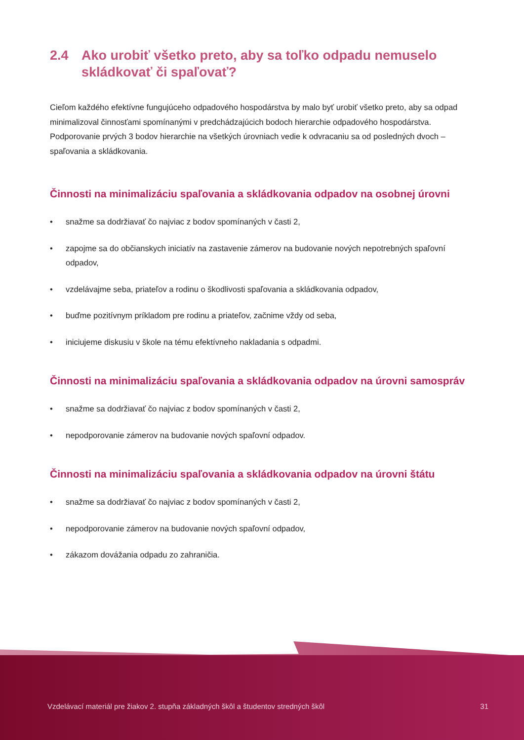2.4 Ako urobiť všetko preto, aby sa toľko odpadu nemuselo skládkovať či spaľovať?
Cieľom každého efektívne fungujúceho odpadového hospodárstva by malo byť urobiť všetko preto, aby sa odpad minimalizoval činnosťami spomínanými v predchádzajúcich bodoch hierarchie odpadového hospodárstva. Podporovanie prvých 3 bodov hierarchie na všetkých úrovniach vedie k odvracaniu sa od posledných dvoch – spaľovania a skládkovania.
Činnosti na minimalizáciu spaľovania a skládkovania odpadov na osobnej úrovni
• snažme sa dodržiavať čo najviac z bodov spomínaných v časti 2,
• zapojme sa do občianskych iniciatív na zastavenie zámerov na budovanie nových nepotrebných spaľovní odpadov,
• vzdelávajme seba, priateľov a rodinu o škodlivosti spaľovania a skládkovania odpadov,
• buďme pozitívnym príkladom pre rodinu a priateľov, začnime vždy od seba,
• iniciujeme diskusiu v škole na tému efektívneho nakladania s odpadmi.
Činnosti na minimalizáciu spaľovania a skládkovania odpadov na úrovni samospráv
• snažme sa dodržiavať čo najviac z bodov spomínaných v časti 2,
• nepodporovanie zámerov na budovanie nových spaľovní odpadov.
Činnosti na minimalizáciu spaľovania a skládkovania odpadov na úrovni štátu
• snažme sa dodržiavať čo najviac z bodov spomínaných v časti 2,
• nepodporovanie zámerov na budovanie nových spaľovní odpadov,
• zákazom dovážania odpadu zo zahraničia.
Vzdelávací materiál pre žiakov 2. stupňa základných škôl a študentov stredných škôl 31